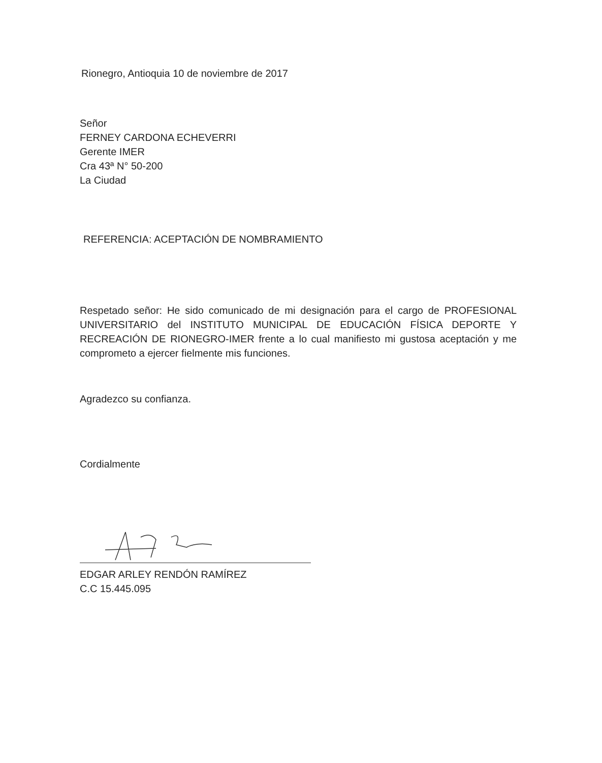Rionegro, Antioquia 10 de noviembre de 2017
Señor
FERNEY CARDONA ECHEVERRI
Gerente IMER
Cra 43ª N° 50-200
La Ciudad
REFERENCIA: ACEPTACIÓN DE NOMBRAMIENTO
Respetado señor: He sido comunicado de mi designación para el cargo de PROFESIONAL UNIVERSITARIO del INSTITUTO MUNICIPAL DE EDUCACIÓN FÍSICA DEPORTE Y RECREACIÓN DE RIONEGRO-IMER frente a lo cual manifiesto mi gustosa aceptación y me comprometo a ejercer fielmente mis funciones.
Agradezco su confianza.
Cordialmente
EDGAR ARLEY RENDÓN RAMÍREZ
C.C 15.445.095